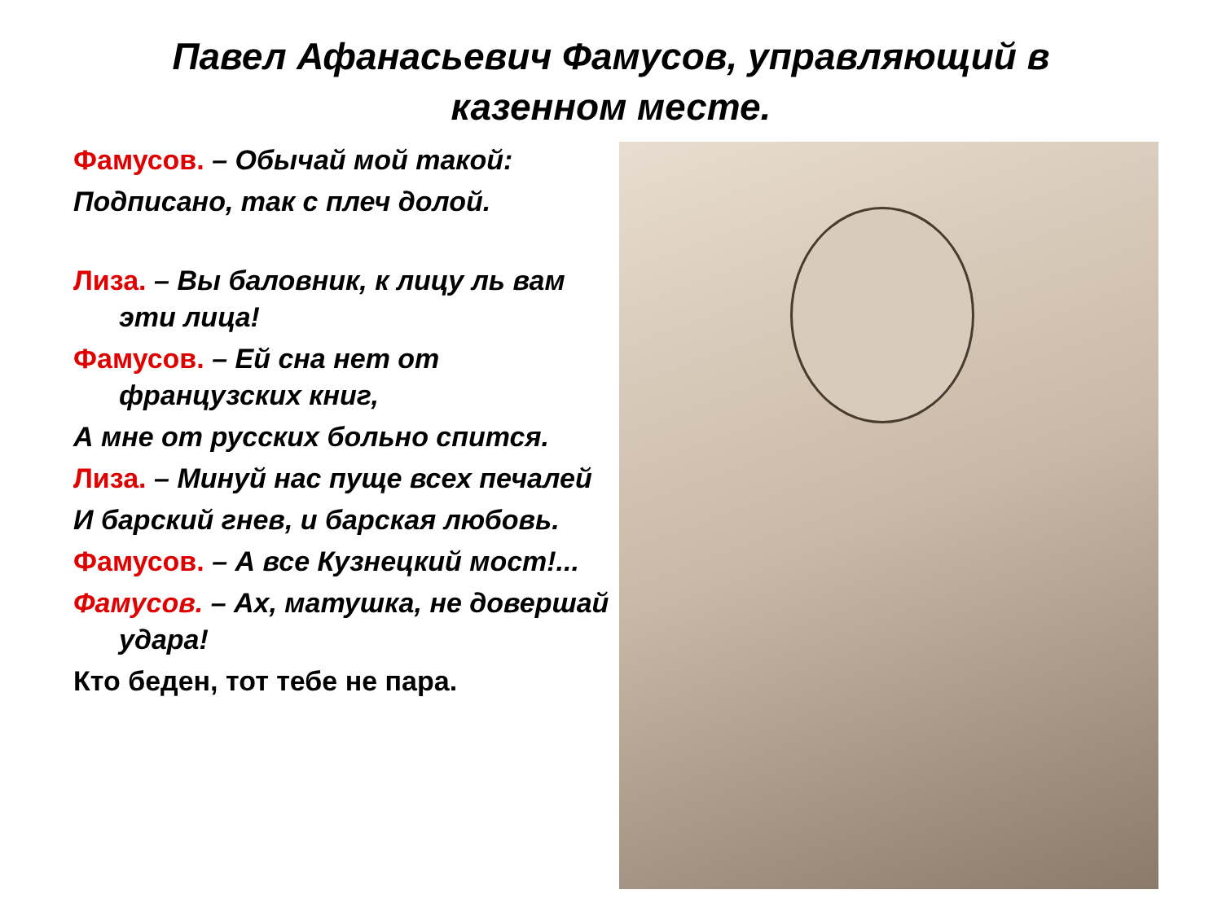Павел Афанасьевич Фамусов, управляющий в
казенном месте.
Фамусов. – Обычай мой такой:
Подписано, так с плеч долой.
Лиза. – Вы баловник, к лицу ль вам эти лица!
Фамусов. – Ей сна нет от французских книг,
А мне от русских больно спится.
Лиза. – Минуй нас пуще всех печалей
И барский гнев, и барская любовь.
Фамусов. – А все Кузнецкий мост!...
Фамусов. – Ах, матушка, не довершай удара!
Кто беден, тот тебе не пара.